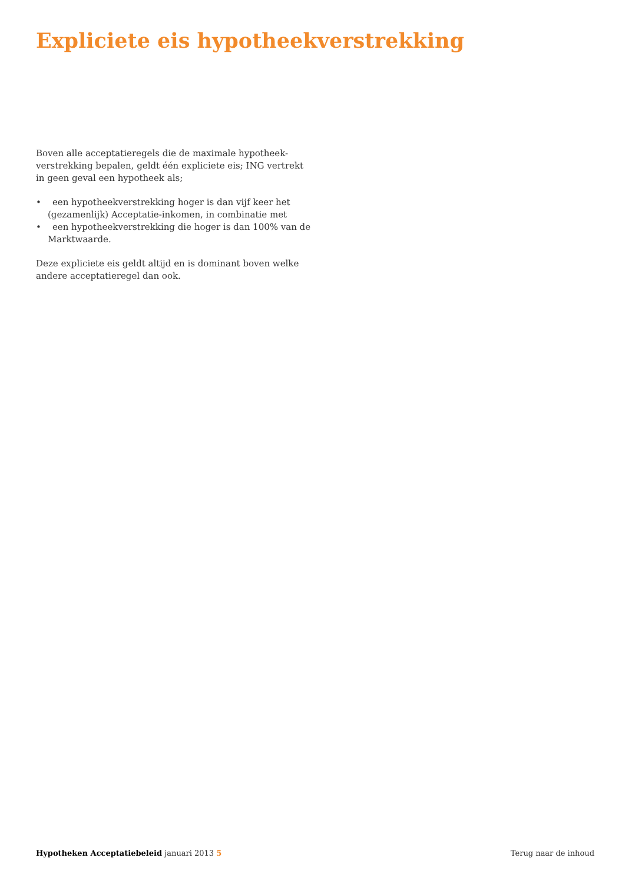Expliciete eis hypotheekverstrekking
Boven alle acceptatieregels die de maximale hypotheek-verstrekking bepalen, geldt één expliciete eis; ING vertrekt in geen geval een hypotheek als;
• een hypotheekverstrekking hoger is dan vijf keer het (gezamenlijk) Acceptatie-inkomen, in combinatie met
• een hypotheekverstrekking die hoger is dan 100% van de Marktwaarde.
Deze expliciete eis geldt altijd en is dominant boven welke andere acceptatieregel dan ook.
Hypotheken Acceptatiebeleid januari 2013 5
Terug naar de inhoud